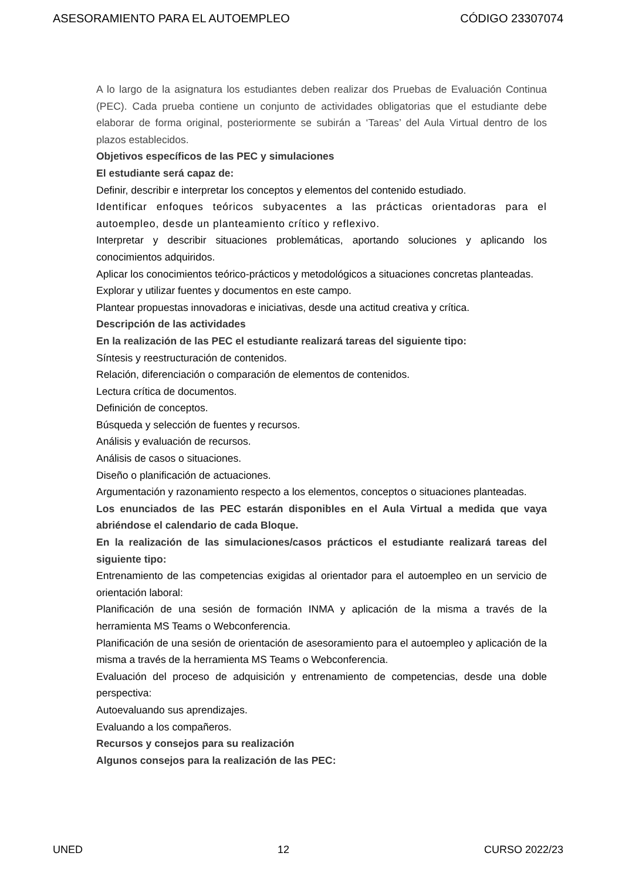ASESORAMIENTO PARA EL AUTOEMPLEO CÓDIGO 23307074
A lo largo de la asignatura los estudiantes deben realizar dos Pruebas de Evaluación Continua (PEC). Cada prueba contiene un conjunto de actividades obligatorias que el estudiante debe elaborar de forma original, posteriormente se subirán a ‘Tareas’ del Aula Virtual dentro de los plazos establecidos.
Objetivos específicos de las PEC y simulaciones
El estudiante será capaz de:
Definir, describir e interpretar los conceptos y elementos del contenido estudiado.
Identificar enfoques teóricos subyacentes a las prácticas orientadoras para el autoempleo, desde un planteamiento crítico y reflexivo.
Interpretar y describir situaciones problemáticas, aportando soluciones y aplicando los conocimientos adquiridos.
Aplicar los conocimientos teórico-prácticos y metodológicos a situaciones concretas planteadas.
Explorar y utilizar fuentes y documentos en este campo.
Plantear propuestas innovadoras e iniciativas, desde una actitud creativa y crítica.
Descripción de las actividades
En la realización de las PEC el estudiante realizará tareas del siguiente tipo:
Síntesis y reestructuración de contenidos.
Relación, diferenciación o comparación de elementos de contenidos.
Lectura crítica de documentos.
Definición de conceptos.
Búsqueda y selección de fuentes y recursos.
Análisis y evaluación de recursos.
Análisis de casos o situaciones.
Diseño o planificación de actuaciones.
Argumentación y razonamiento respecto a los elementos, conceptos o situaciones planteadas.
Los enunciados de las PEC estarán disponibles en el Aula Virtual a medida que vaya abriéndose el calendario de cada Bloque.
En la realización de las simulaciones/casos prácticos el estudiante realizará tareas del siguiente tipo:
Entrenamiento de las competencias exigidas al orientador para el autoempleo en un servicio de orientación laboral:
Planificación de una sesión de formación INMA y aplicación de la misma a través de la herramienta MS Teams o Webconferencia.
Planificación de una sesión de orientación de asesoramiento para el autoempleo y aplicación de la misma a través de la herramienta MS Teams o Webconferencia.
Evaluación del proceso de adquisición y entrenamiento de competencias, desde una doble perspectiva:
Autoevaluando sus aprendizajes.
Evaluando a los compañeros.
Recursos y consejos para su realización
Algunos consejos para la realización de las PEC:
UNED 12 CURSO 2022/23